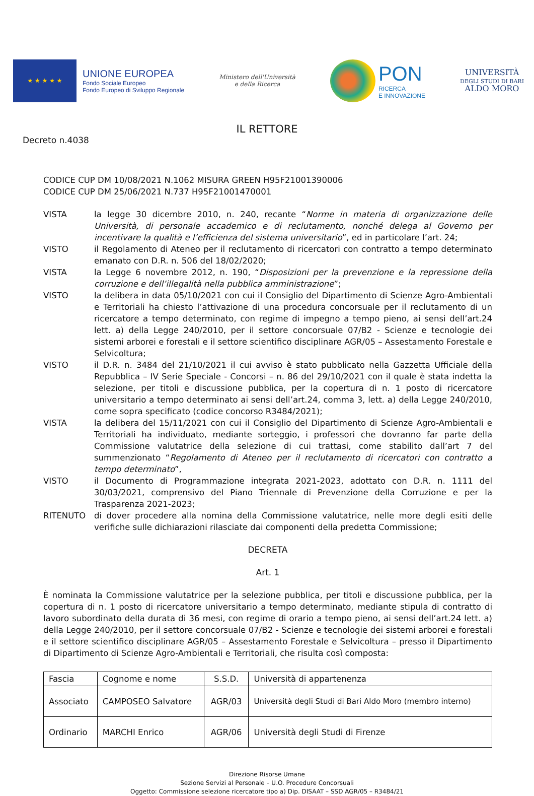★ ★ ★ ★ ★
UNIONE EUROPEA
Fondo Sociale Europeo
Fondo Europeo di Sviluppo Regionale
Ministero dell'Università
e della Ricerca
PON
RICERCA
E INNOVAZIONE
UNIVERSITÀ
DEGLI STUDI DI BARI
ALDO MORO
IL RETTORE
Decreto n.4038
CODICE CUP DM 10/08/2021 N.1062 MISURA GREEN H95F21001390006
CODICE CUP DM 25/06/2021 N.737 H95F21001470001
VISTA la legge 30 dicembre 2010, n. 240, recante “Norme in materia di organizzazione delle Università, di personale accademico e di reclutamento, nonché delega al Governo per incentivare la qualità e l’efficienza del sistema universitario”, ed in particolare l’art. 24;
VISTO il Regolamento di Ateneo per il reclutamento di ricercatori con contratto a tempo determinato emanato con D.R. n. 506 del 18/02/2020;
VISTA la Legge 6 novembre 2012, n. 190, “Disposizioni per la prevenzione e la repressione della corruzione e dell’illegalità nella pubblica amministrazione”;
VISTO la delibera in data 05/10/2021 con cui il Consiglio del Dipartimento di Scienze Agro-Ambientali e Territoriali ha chiesto l’attivazione di una procedura concorsuale per il reclutamento di un ricercatore a tempo determinato, con regime di impegno a tempo pieno, ai sensi dell’art.24 lett. a) della Legge 240/2010, per il settore concorsuale 07/B2 - Scienze e tecnologie dei sistemi arborei e forestali e il settore scientifico disciplinare AGR/05 – Assestamento Forestale e Selvicoltura;
VISTO il D.R. n. 3484 del 21/10/2021 il cui avviso è stato pubblicato nella Gazzetta Ufficiale della Repubblica – IV Serie Speciale - Concorsi – n. 86 del 29/10/2021 con il quale è stata indetta la selezione, per titoli e discussione pubblica, per la copertura di n. 1 posto di ricercatore universitario a tempo determinato ai sensi dell’art.24, comma 3, lett. a) della Legge 240/2010, come sopra specificato (codice concorso R3484/2021);
VISTA la delibera del 15/11/2021 con cui il Consiglio del Dipartimento di Scienze Agro-Ambientali e Territoriali ha individuato, mediante sorteggio, i professori che dovranno far parte della Commissione valutatrice della selezione di cui trattasi, come stabilito dall’art 7 del summenzionato “Regolamento di Ateneo per il reclutamento di ricercatori con contratto a tempo determinato”,
VISTO il Documento di Programmazione integrata 2021-2023, adottato con D.R. n. 1111 del 30/03/2021, comprensivo del Piano Triennale di Prevenzione della Corruzione e per la Trasparenza 2021-2023;
RITENUTO di dover procedere alla nomina della Commissione valutatrice, nelle more degli esiti delle verifiche sulle dichiarazioni rilasciate dai componenti della predetta Commissione;
DECRETA
Art. 1
È nominata la Commissione valutatrice per la selezione pubblica, per titoli e discussione pubblica, per la copertura di n. 1 posto di ricercatore universitario a tempo determinato, mediante stipula di contratto di lavoro subordinato della durata di 36 mesi, con regime di orario a tempo pieno, ai sensi dell’art.24 lett. a) della Legge 240/2010, per il settore concorsuale 07/B2 - Scienze e tecnologie dei sistemi arborei e forestali e il settore scientifico disciplinare AGR/05 – Assestamento Forestale e Selvicoltura – presso il Dipartimento di Dipartimento di Scienze Agro-Ambientali e Territoriali, che risulta così composta:
| Fascia | Cognome e nome | S.S.D. | Università di appartenenza |
| --- | --- | --- | --- |
| Associato | CAMPOSEO Salvatore | AGR/03 | Università degli Studi di Bari Aldo Moro (membro interno) |
| Ordinario | MARCHI Enrico | AGR/06 | Università degli Studi di Firenze |
Direzione Risorse Umane
Sezione Servizi al Personale – U.O. Procedure Concorsuali
Oggetto: Commissione selezione ricercatore tipo a) Dip. DISAAT – SSD AGR/05 – R3484/21